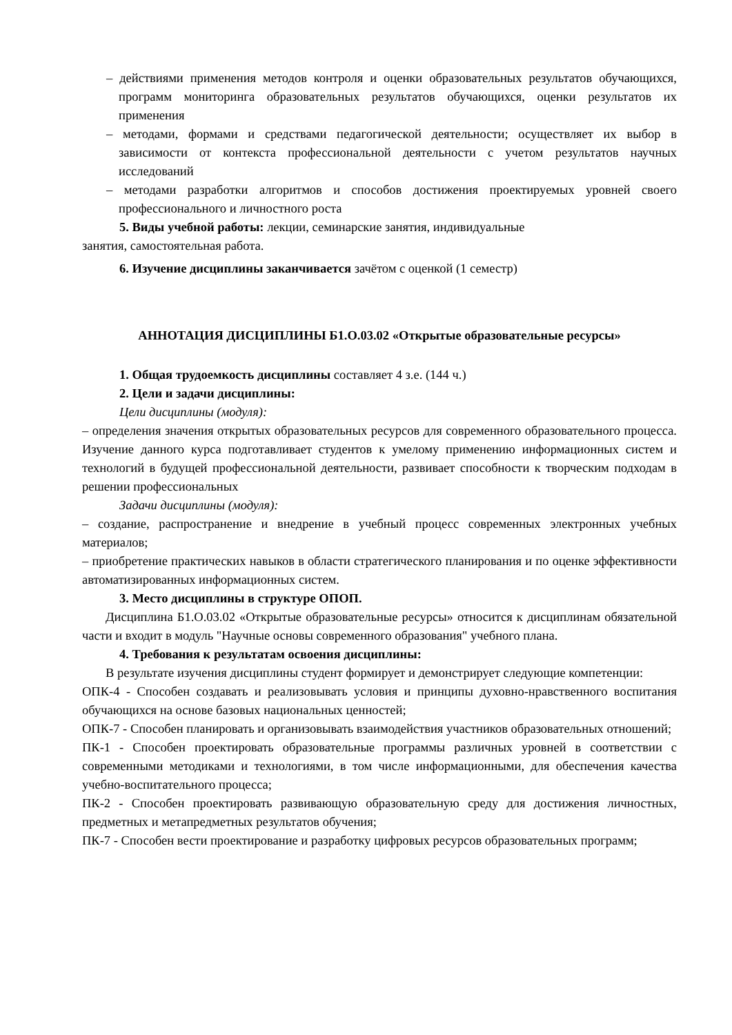– действиями применения методов контроля и оценки образовательных результатов обучающихся, программ мониторинга образовательных результатов обучающихся, оценки результатов их применения
– методами, формами и средствами педагогической деятельности; осуществляет их выбор в зависимости от контекста профессиональной деятельности с учетом результатов научных исследований
– методами разработки алгоритмов и способов достижения проектируемых уровней своего профессионального и личностного роста
5. Виды учебной работы: лекции, семинарские занятия, индивидуальные
занятия, самостоятельная работа.
6. Изучение дисциплины заканчивается зачётом с оценкой (1 семестр)
АННОТАЦИЯ ДИСЦИПЛИНЫ Б1.О.03.02 «Открытые образовательные ресурсы»
1. Общая трудоемкость дисциплины составляет 4 з.е. (144 ч.)
2. Цели и задачи дисциплины:
Цели дисциплины (модуля):
– определения значения открытых образовательных ресурсов для современного образовательного процесса. Изучение данного курса подготавливает студентов к умелому применению информационных систем и технологий в будущей профессиональной деятельности, развивает способности к творческим подходам в решении профессиональных
Задачи дисциплины (модуля):
– создание, распространение и внедрение в учебный процесс современных электронных учебных материалов;
– приобретение практических навыков в области стратегического планирования и по оценке эффективности автоматизированных информационных систем.
3. Место дисциплины в структуре ОПОП.
Дисциплина Б1.О.03.02 «Открытые образовательные ресурсы» относится к дисциплинам обязательной части и входит в модуль "Научные основы современного образования" учебного плана.
4. Требования к результатам освоения дисциплины:
В результате изучения дисциплины студент формирует и демонстрирует следующие компетенции:
ОПК-4 - Способен создавать и реализовывать условия и принципы духовно-нравственного воспитания обучающихся на основе базовых национальных ценностей;
ОПК-7 - Способен планировать и организовывать взаимодействия участников образовательных отношений;
ПК-1 - Способен проектировать образовательные программы различных уровней в соответствии с современными методиками и технологиями, в том числе информационными, для обеспечения качества учебно-воспитательного процесса;
ПК-2 - Способен проектировать развивающую образовательную среду для достижения личностных, предметных и метапредметных результатов обучения;
ПК-7 - Способен вести проектирование и разработку цифровых ресурсов образовательных программ;